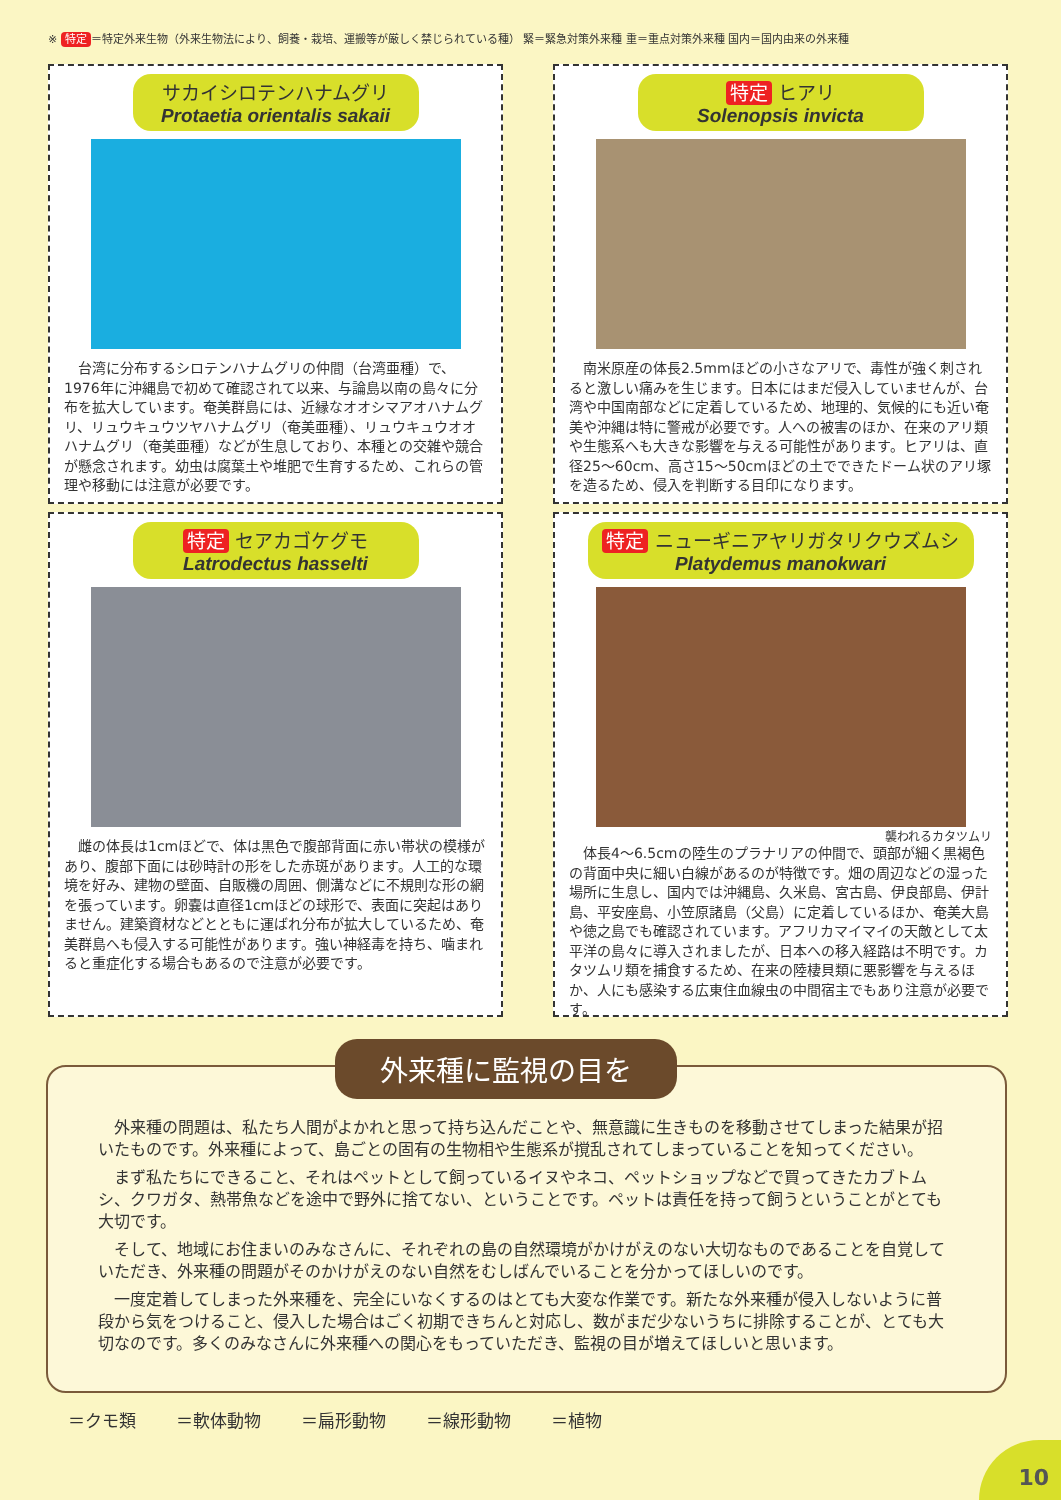※ 特定 ＝特定外来生物（外来生物法により、飼養・栽培、運搬等が厳しく禁じられている種） 緊＝緊急対策外来種 重＝重点対策外来種 国内＝国内由来の外来種
サカイシロテンハナムグリ
Protaetia orientalis sakaii
台湾に分布するシロテンハナムグリの仲間（台湾亜種）で、1976年に沖縄島で初めて確認されて以来、与論島以南の島々に分布を拡大しています。奄美群島には、近縁なオオシマアオハナムグリ、リュウキュウツヤハナムグリ（奄美亜種）、リュウキュウオオハナムグリ（奄美亜種）などが生息しており、本種との交雑や競合が懸念されます。幼虫は腐葉土や堆肥で生育するため、これらの管理や移動には注意が必要です。
特定 ヒアリ
Solenopsis invicta
南米原産の体長2.5mmほどの小さなアリで、毒性が強く刺されると激しい痛みを生じます。日本にはまだ侵入していませんが、台湾や中国南部などに定着しているため、地理的、気候的にも近い奄美や沖縄は特に警戒が必要です。人への被害のほか、在来のアリ類や生態系へも大きな影響を与える可能性があります。ヒアリは、直径25～60cm、高さ15～50cmほどの土でできたドーム状のアリ塚を造るため、侵入を判断する目印になります。
特定 セアカゴケグモ
Latrodectus hasselti
雌の体長は1cmほどで、体は黒色で腹部背面に赤い帯状の模様があり、腹部下面には砂時計の形をした赤斑があります。人工的な環境を好み、建物の壁面、自販機の周囲、側溝などに不規則な形の網を張っています。卵嚢は直径1cmほどの球形で、表面に突起はありません。建築資材などとともに運ばれ分布が拡大しているため、奄美群島へも侵入する可能性があります。強い神経毒を持ち、噛まれると重症化する場合もあるので注意が必要です。
特定 ニューギニアヤリガタリクウズムシ
Platydemus manokwari
襲われるカタツムリ
体長4～6.5cmの陸生のプラナリアの仲間で、頭部が細く黒褐色の背面中央に細い白線があるのが特徴です。畑の周辺などの湿った場所に生息し、国内では沖縄島、久米島、宮古島、伊良部島、伊計島、平安座島、小笠原諸島（父島）に定着しているほか、奄美大島や徳之島でも確認されています。アフリカマイマイの天敵として太平洋の島々に導入されましたが、日本への移入経路は不明です。カタツムリ類を捕食するため、在来の陸棲貝類に悪影響を与えるほか、人にも感染する広東住血線虫の中間宿主でもあり注意が必要です。
外来種に監視の目を
外来種の問題は、私たち人間がよかれと思って持ち込んだことや、無意識に生きものを移動させてしまった結果が招いたものです。外来種によって、島ごとの固有の生物相や生態系が撹乱されてしまっていることを知ってください。
まず私たちにできること、それはペットとして飼っているイヌやネコ、ペットショップなどで買ってきたカブトムシ、クワガタ、熱帯魚などを途中で野外に捨てない、ということです。ペットは責任を持って飼うということがとても大切です。
そして、地域にお住まいのみなさんに、それぞれの島の自然環境がかけがえのない大切なものであることを自覚していただき、外来種の問題がそのかけがえのない自然をむしばんでいることを分かってほしいのです。
一度定着してしまった外来種を、完全にいなくするのはとても大変な作業です。新たな外来種が侵入しないように普段から気をつけること、侵入した場合はごく初期できちんと対応し、数がまだ少ないうちに排除することが、とても大切なのです。多くのみなさんに外来種への関心をもっていただき、監視の目が増えてほしいと思います。
＝クモ類 ＝軟体動物 ＝扁形動物 ＝線形動物 ＝植物
10